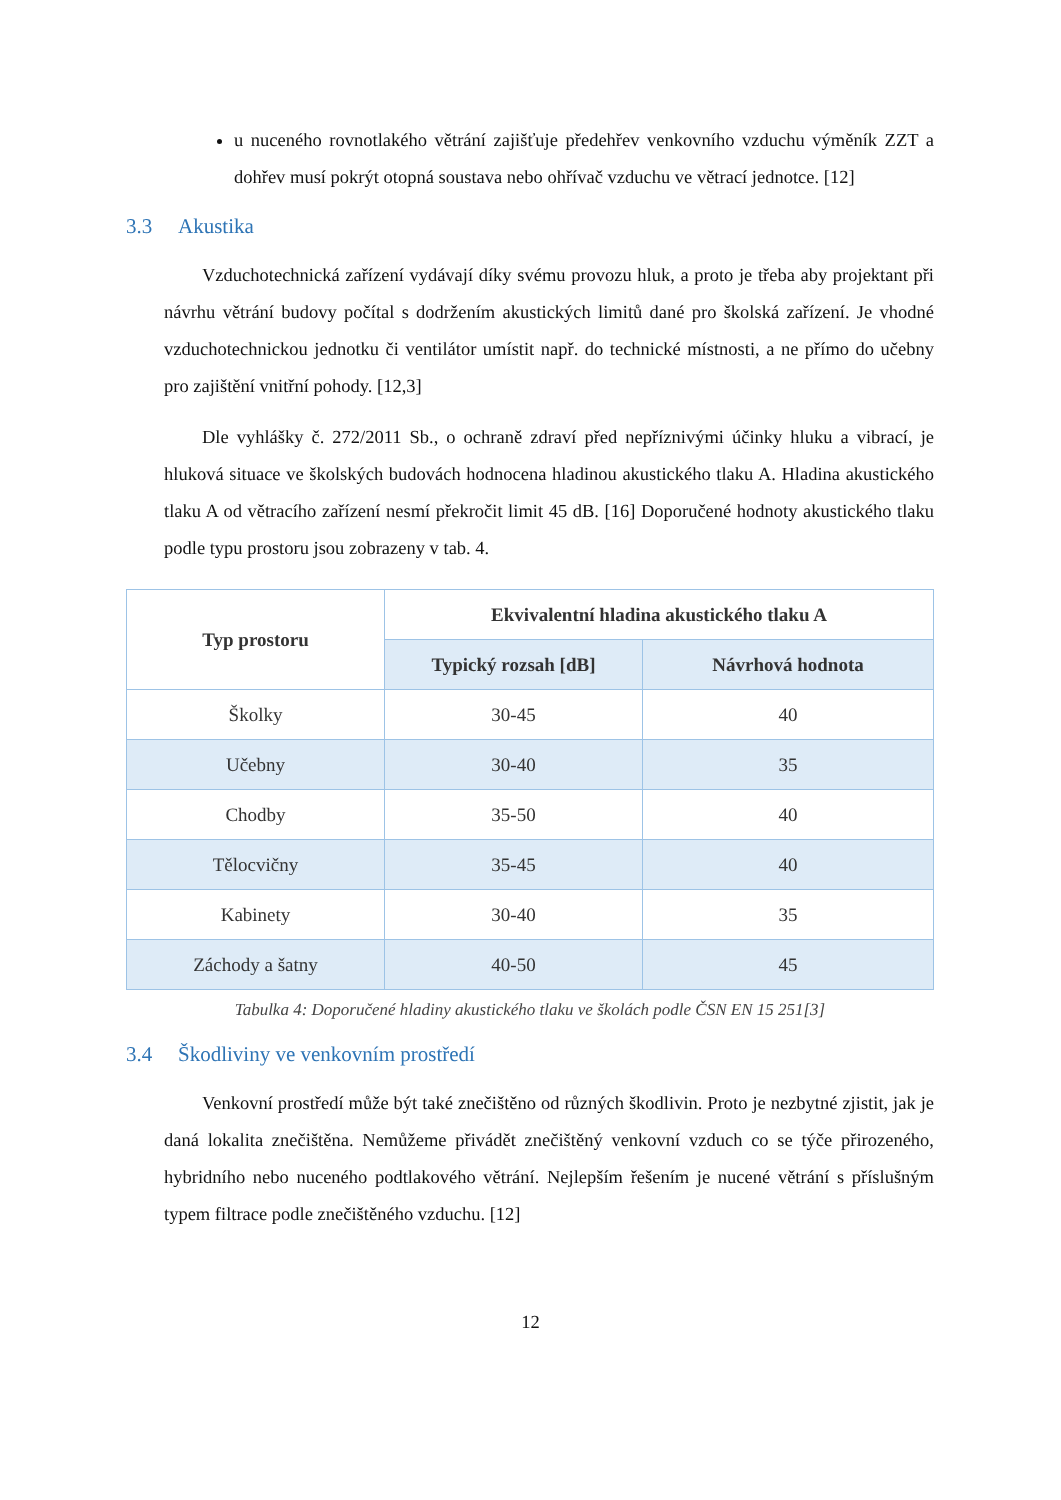u nuceného rovnotlakého větrání zajišťuje předehřev venkovního vzduchu výměník ZZT a dohřev musí pokrýt otopná soustava nebo ohřívač vzduchu ve větrací jednotce. [12]
3.3 Akustika
Vzduchotechnická zařízení vydávají díky svému provozu hluk, a proto je třeba aby projektant při návrhu větrání budovy počítal s dodržením akustických limitů dané pro školská zařízení. Je vhodné vzduchotechnickou jednotku či ventilátor umístit např. do technické místnosti, a ne přímo do učebny pro zajištění vnitřní pohody. [12,3]
Dle vyhlášky č. 272/2011 Sb., o ochraně zdraví před nepříznivými účinky hluku a vibrací, je hluková situace ve školských budovách hodnocena hladinou akustického tlaku A. Hladina akustického tlaku A od větracího zařízení nesmí překročit limit 45 dB. [16] Doporučené hodnoty akustického tlaku podle typu prostoru jsou zobrazeny v tab. 4.
| Typ prostoru | Ekvivalentní hladina akustického tlaku A | |
| --- | --- | --- |
| | Typický rozsah [dB] | Návrhová hodnota |
| Školky | 30-45 | 40 |
| Učebny | 30-40 | 35 |
| Chodby | 35-50 | 40 |
| Tělocvičny | 35-45 | 40 |
| Kabinety | 30-40 | 35 |
| Záchody a šatny | 40-50 | 45 |
Tabulka 4: Doporučené hladiny akustického tlaku ve školách podle ČSN EN 15 251[3]
3.4 Škodliviny ve venkovním prostředí
Venkovní prostředí může být také znečištěno od různých škodlivin. Proto je nezbytné zjistit, jak je daná lokalita znečištěna. Nemůžeme přivádět znečištěný venkovní vzduch co se týče přirozeného, hybridního nebo nuceného podtlakového větrání. Nejlepším řešením je nucené větrání s příslušným typem filtrace podle znečištěného vzduchu. [12]
12